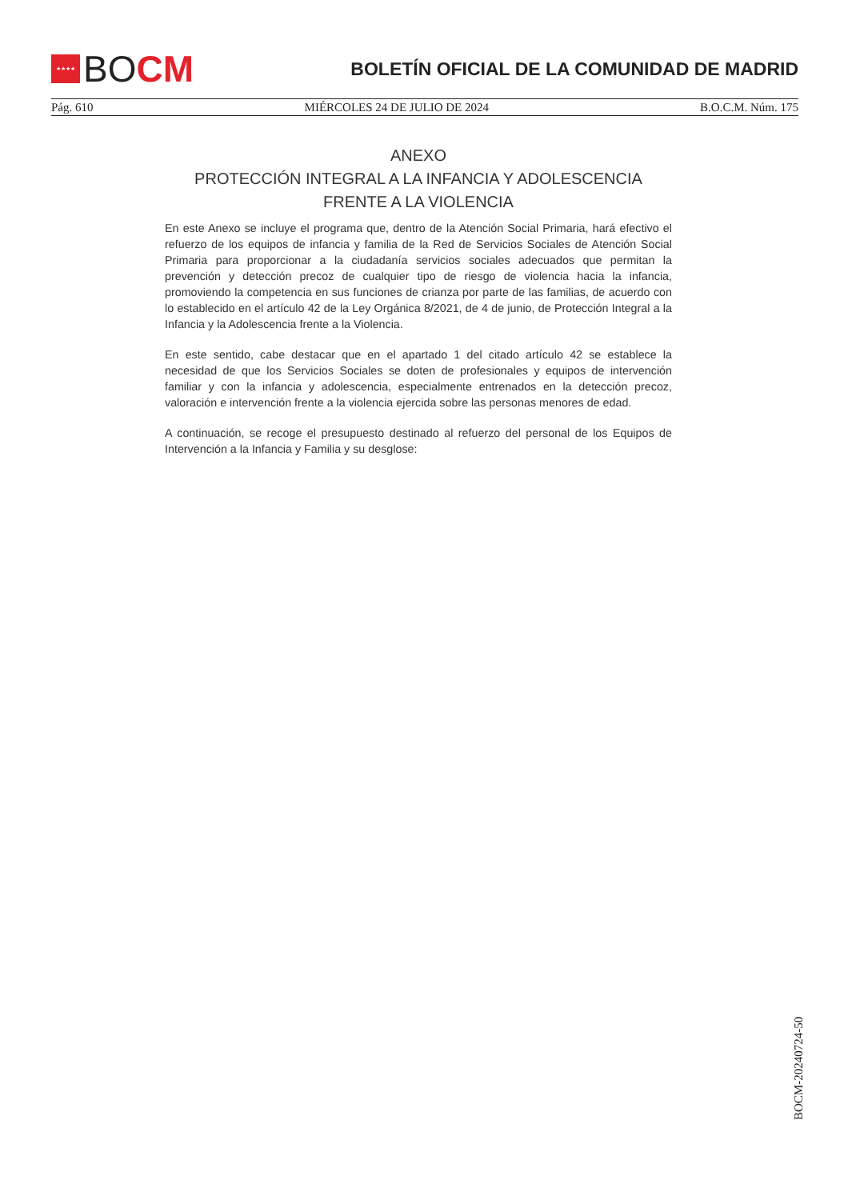★★★★
BO CM
BOLETÍN OFICIAL DE LA COMUNIDAD DE MADRID
Pág. 610 MIÉRCOLES 24 DE JULIO DE 2024 B.O.C.M. Núm. 175
ANEXO
PROTECCIÓN INTEGRAL A LA INFANCIA Y ADOLESCENCIA FRENTE A LA VIOLENCIA
En este Anexo se incluye el programa que, dentro de la Atención Social Primaria, hará efectivo el refuerzo de los equipos de infancia y familia de la Red de Servicios Sociales de Atención Social Primaria para proporcionar a la ciudadanía servicios sociales adecuados que permitan la prevención y detección precoz de cualquier tipo de riesgo de violencia hacia la infancia, promoviendo la competencia en sus funciones de crianza por parte de las familias, de acuerdo con lo establecido en el artículo 42 de la Ley Orgánica 8/2021, de 4 de junio, de Protección Integral a la Infancia y la Adolescencia frente a la Violencia.
En este sentido, cabe destacar que en el apartado 1 del citado artículo 42 se establece la necesidad de que los Servicios Sociales se doten de profesionales y equipos de intervención familiar y con la infancia y adolescencia, especialmente entrenados en la detección precoz, valoración e intervención frente a la violencia ejercida sobre las personas menores de edad.
A continuación, se recoge el presupuesto destinado al refuerzo del personal de los Equipos de Intervención a la Infancia y Familia y su desglose:
BOCM-20240724-50